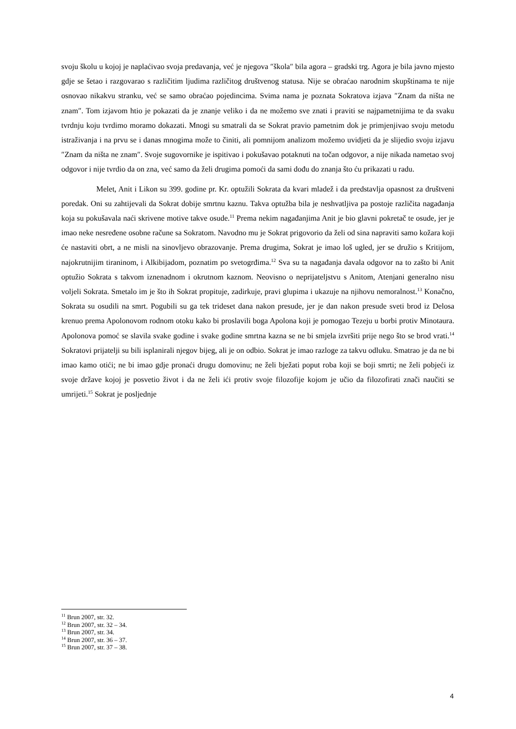svoju školu u kojoj je naplaćivao svoja predavanja, već je njegova ″škola″ bila agora – gradski trg. Agora je bila javno mjesto gdje se šetao i razgovarao s različitim ljudima različitog društvenog statusa. Nije se obraćao narodnim skupštinama te nije osnovao nikakvu stranku, već se samo obraćao pojedincima. Svima nama je poznata Sokratova izjava ″Znam da ništa ne znam″. Tom izjavom htio je pokazati da je znanje veliko i da ne možemo sve znati i praviti se najpametnijima te da svaku tvrdnju koju tvrdimo moramo dokazati. Mnogi su smatrali da se Sokrat pravio pametnim dok je primjenjivao svoju metodu istraživanja i na prvu se i danas mnogima može to činiti, ali pomnijom analizom možemo uvidjeti da je slijedio svoju izjavu ″Znam da ništa ne znam″. Svoje sugovornike je ispitivao i pokušavao potaknuti na točan odgovor, a nije nikada nametao svoj odgovor i nije tvrdio da on zna, već samo da želi drugima pomoći da sami dođu do znanja što ću prikazati u radu.
Melet, Anit i Likon su 399. godine pr. Kr. optužili Sokrata da kvari mladež i da predstavlja opasnost za društveni poredak. Oni su zahtijevali da Sokrat dobije smrtnu kaznu. Takva optužba bila je neshvatljiva pa postoje različita nagađanja koja su pokušavala naći skrivene motive takve osude.<sup>11</sup> Prema nekim nagađanjima Anit je bio glavni pokretač te osude, jer je imao neke nesređene osobne račune sa Sokratom. Navodno mu je Sokrat prigovorio da želi od sina napraviti samo kožara koji će nastaviti obrt, a ne misli na sinovljevo obrazovanje. Prema drugima, Sokrat je imao loš ugled, jer se družio s Kritijom, najokrutnijim tiraninom, i Alkibijadom, poznatim po svetogrđima.<sup>12</sup> Sva su ta nagađanja davala odgovor na to zašto bi Anit optužio Sokrata s takvom iznenadnom i okrutnom kaznom. Neovisno o neprijateljstvu s Anitom, Atenjani generalno nisu voljeli Sokrata. Smetalo im je što ih Sokrat propituje, zadirkuje, pravi glupima i ukazuje na njihovu nemoralnost.<sup>13</sup> Konačno, Sokrata su osudili na smrt. Pogubili su ga tek trideset dana nakon presude, jer je dan nakon presude sveti brod iz Delosa krenuo prema Apolonovom rodnom otoku kako bi proslavili boga Apolona koji je pomogao Tezeju u borbi protiv Minotaura. Apolonova pomoć se slavila svake godine i svake godine smrtna kazna se ne bi smjela izvršiti prije nego što se brod vrati.<sup>14</sup> Sokratovi prijatelji su bili isplanirali njegov bijeg, ali je on odbio. Sokrat je imao razloge za takvu odluku. Smatrao je da ne bi imao kamo otići; ne bi imao gdje pronaći drugu domovinu; ne želi bježati poput roba koji se boji smrti; ne želi pobjeći iz svoje države kojoj je posvetio život i da ne želi ići protiv svoje filozofije kojom je učio da filozofirati znači naučiti se umrijeti.<sup>15</sup> Sokrat je posljednje
<sup>11</sup> Brun 2007, str. 32.
<sup>12</sup> Brun 2007, str. 32 – 34.
<sup>13</sup> Brun 2007, str. 34.
<sup>14</sup> Brun 2007, str. 36 – 37.
<sup>15</sup> Brun 2007, str. 37 – 38.
4